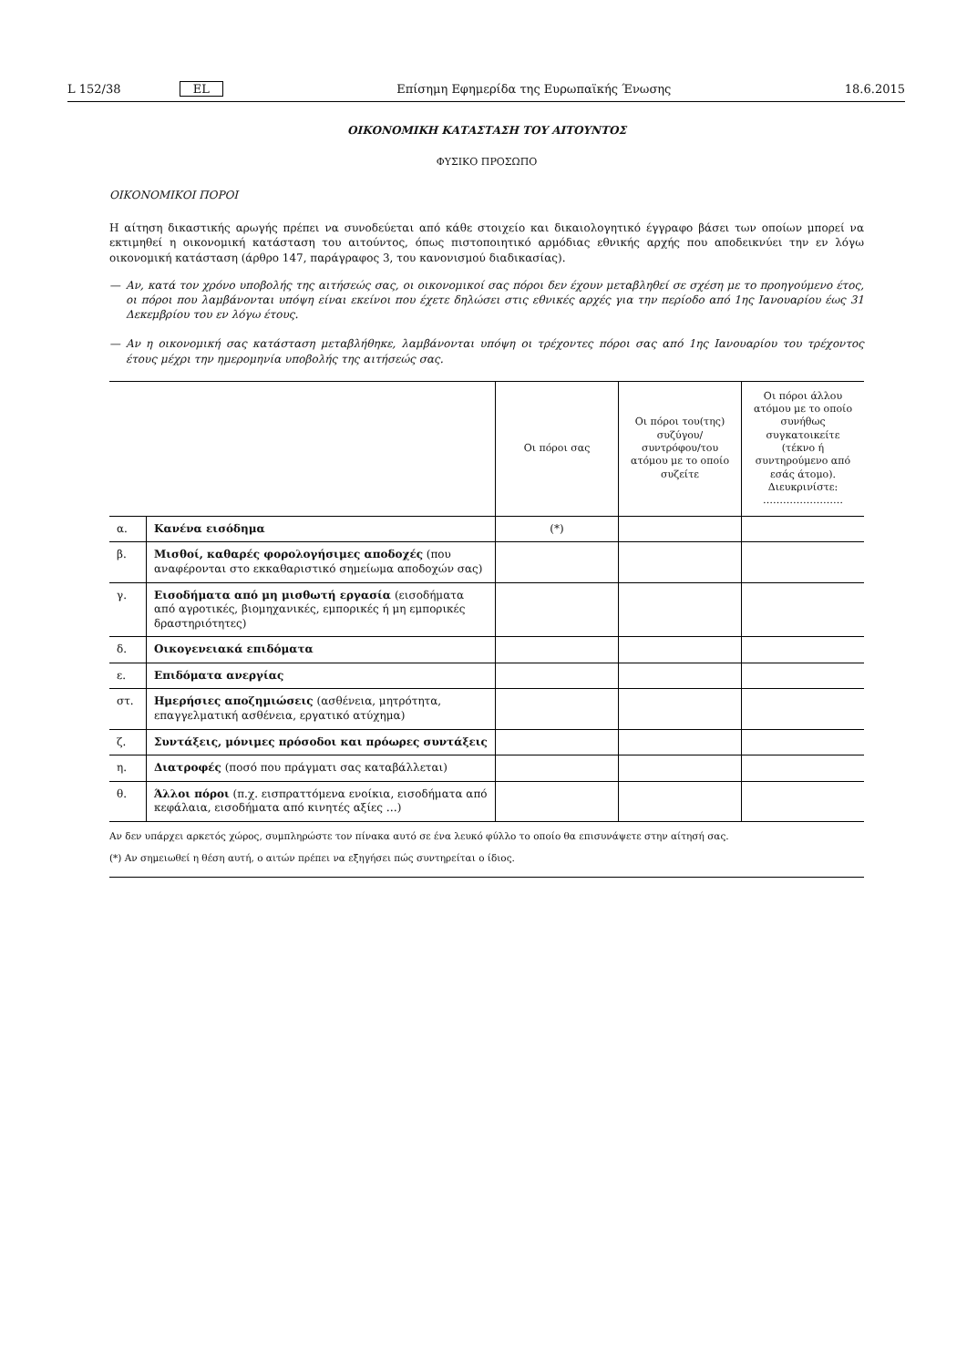L 152/38 EL Επίσημη Εφημερίδα της Ευρωπαϊκής Ένωσης 18.6.2015
ΟΙΚΟΝΟΜΙΚΗ ΚΑΤΑΣΤΑΣΗ ΤΟΥ ΑΙΤΟΥΝΤΟΣ
ΦΥΣΙΚΟ ΠΡΟΣΩΠΟ
ΟΙΚΟΝΟΜΙΚΟΙ ΠΟΡΟΙ
Η αίτηση δικαστικής αρωγής πρέπει να συνοδεύεται από κάθε στοιχείο και δικαιολογητικό έγγραφο βάσει των οποίων μπορεί να εκτιμηθεί η οικονομική κατάσταση του αιτούντος, όπως πιστοποιητικό αρμόδιας εθνικής αρχής που αποδεικνύει την εν λόγω οικονομική κατάσταση (άρθρο 147, παράγραφος 3, του κανονισμού διαδικασίας).
— Αν, κατά τον χρόνο υποβολής της αιτήσεώς σας, οι οικονομικοί σας πόροι δεν έχουν μεταβληθεί σε σχέση με το προηγούμενο έτος, οι πόροι που λαμβάνονται υπόψη είναι εκείνοι που έχετε δηλώσει στις εθνικές αρχές για την περίοδο από 1ης Ιανουαρίου έως 31 Δεκεμβρίου του εν λόγω έτους.
— Αν η οικονομική σας κατάσταση μεταβλήθηκε, λαμβάνονται υπόψη οι τρέχοντες πόροι σας από 1ης Ιανουαρίου του τρέχοντος έτους μέχρι την ημερομηνία υποβολής της αιτήσεώς σας.
| | | Οι πόροι σας | Οι πόροι του(της) συζύγου/ συντρόφου/του ατόμου με το οποίο συζείτε | Οι πόροι άλλου ατόμου με το οποίο συνήθως συγκατοικείτε (τέκνο ή συντηρούμενο από εσάς άτομο). Διευκρινίστε: …………………… |
| --- | --- | --- | --- | --- |
| α. | Κανένα εισόδημα | (*) | | |
| β. | Μισθοί, καθαρές φορολογήσιμες αποδοχές (που αναφέρονται στο εκκαθαριστικό σημείωμα αποδοχών σας) | | | |
| γ. | Εισοδήματα από μη μισθωτή εργασία (εισοδήματα από αγροτικές, βιομηχανικές, εμπορικές ή μη εμπορικές δραστηριότητες) | | | |
| δ. | Οικογενειακά επιδόματα | | | |
| ε. | Επιδόματα ανεργίας | | | |
| στ. | Ημερήσιες αποζημιώσεις (ασθένεια, μητρότητα, επαγγελματική ασθένεια, εργατικό ατύχημα) | | | |
| ζ. | Συντάξεις, μόνιμες πρόσοδοι και πρόωρες συντάξεις | | | |
| η. | Διατροφές (ποσό που πράγματι σας καταβάλλεται) | | | |
| θ. | Άλλοι πόροι (π.χ. εισπραττόμενα ενοίκια, εισοδήματα από κεφάλαια, εισοδήματα από κινητές αξίες …) | | | |
Αν δεν υπάρχει αρκετός χώρος, συμπληρώστε τον πίνακα αυτό σε ένα λευκό φύλλο το οποίο θα επισυνάψετε στην αίτησή σας.
(*) Αν σημειωθεί η θέση αυτή, ο αιτών πρέπει να εξηγήσει πώς συντηρείται ο ίδιος.